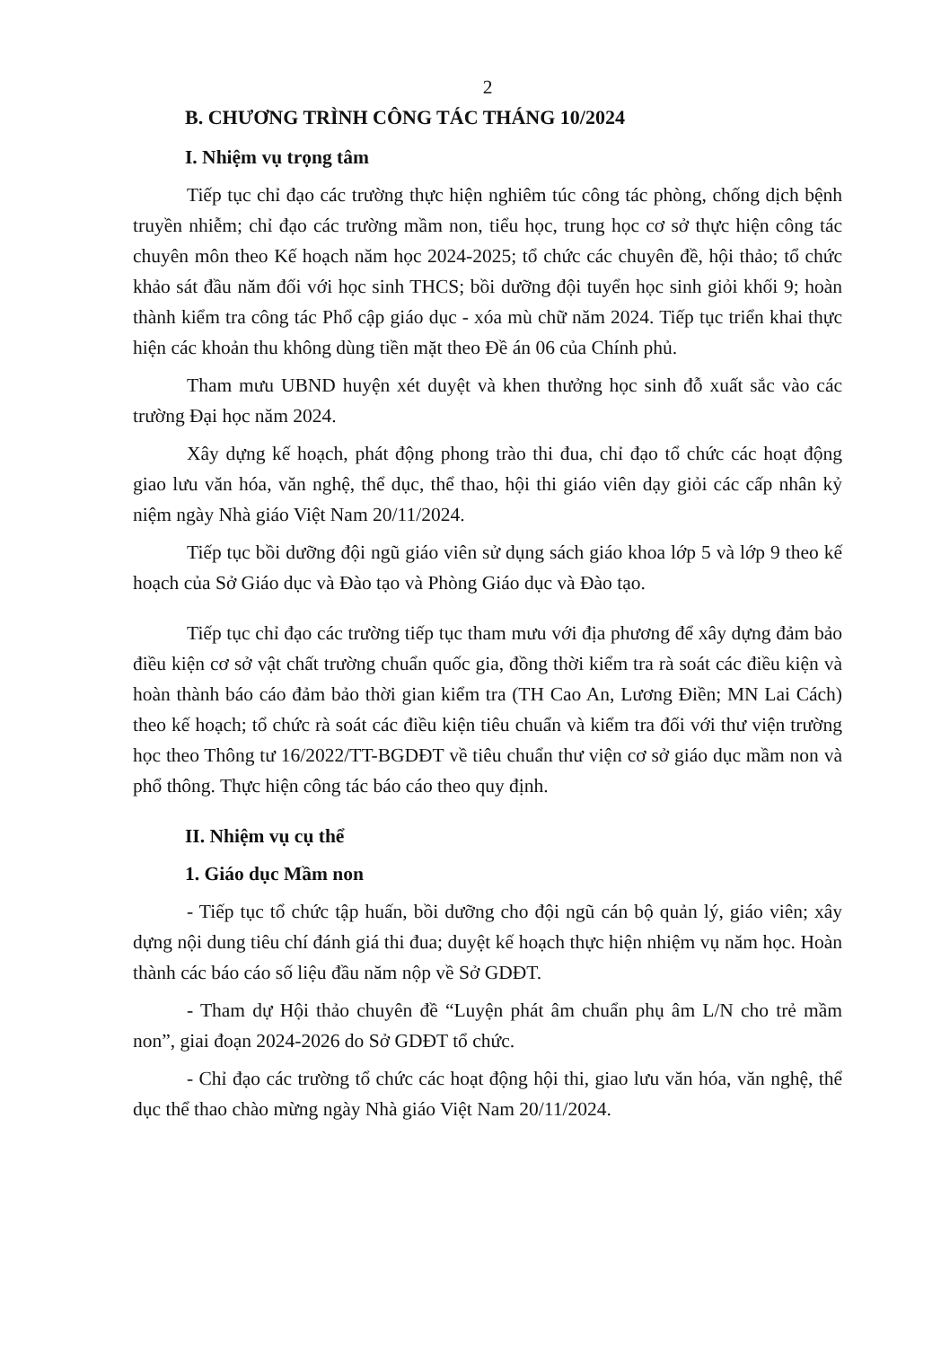2
B. CHƯƠNG TRÌNH CÔNG TÁC THÁNG 10/2024
I. Nhiệm vụ trọng tâm
Tiếp tục chỉ đạo các trường thực hiện nghiêm túc công tác phòng, chống dịch bệnh truyền nhiễm; chỉ đạo các trường mầm non, tiểu học, trung học cơ sở thực hiện công tác chuyên môn theo Kế hoạch năm học 2024-2025; tổ chức các chuyên đề, hội thảo; tổ chức khảo sát đầu năm đối với học sinh THCS; bồi dưỡng đội tuyển học sinh giỏi khối 9; hoàn thành kiểm tra công tác Phổ cập giáo dục - xóa mù chữ năm 2024. Tiếp tục triển khai thực hiện các khoản thu không dùng tiền mặt theo Đề án 06 của Chính phủ.
Tham mưu UBND huyện xét duyệt và khen thưởng học sinh đỗ xuất sắc vào các trường Đại học năm 2024.
Xây dựng kế hoạch, phát động phong trào thi đua, chỉ đạo tổ chức các hoạt động giao lưu văn hóa, văn nghệ, thể dục, thể thao, hội thi giáo viên dạy giỏi các cấp nhân kỷ niệm ngày Nhà giáo Việt Nam 20/11/2024.
Tiếp tục bồi dưỡng đội ngũ giáo viên sử dụng sách giáo khoa lớp 5 và lớp 9 theo kế hoạch của Sở Giáo dục và Đào tạo và Phòng Giáo dục và Đào tạo.
Tiếp tục chỉ đạo các trường tiếp tục tham mưu với địa phương để xây dựng đảm bảo điều kiện cơ sở vật chất trường chuẩn quốc gia, đồng thời kiểm tra rà soát các điều kiện và hoàn thành báo cáo đảm bảo thời gian kiểm tra (TH Cao An, Lương Điền; MN Lai Cách) theo kế hoạch; tổ chức rà soát các điều kiện tiêu chuẩn và kiểm tra đối với thư viện trường học theo Thông tư 16/2022/TT-BGDĐT về tiêu chuẩn thư viện cơ sở giáo dục mầm non và phổ thông. Thực hiện công tác báo cáo theo quy định.
II. Nhiệm vụ cụ thể
1. Giáo dục Mầm non
- Tiếp tục tổ chức tập huấn, bồi dưỡng cho đội ngũ cán bộ quản lý, giáo viên; xây dựng nội dung tiêu chí đánh giá thi đua; duyệt kế hoạch thực hiện nhiệm vụ năm học. Hoàn thành các báo cáo số liệu đầu năm nộp về Sở GDĐT.
- Tham dự Hội thảo chuyên đề “Luyện phát âm chuẩn phụ âm L/N cho trẻ mầm non”, giai đoạn 2024-2026 do Sở GDĐT tổ chức.
- Chỉ đạo các trường tổ chức các hoạt động hội thi, giao lưu văn hóa, văn nghệ, thể dục thể thao chào mừng ngày Nhà giáo Việt Nam 20/11/2024.